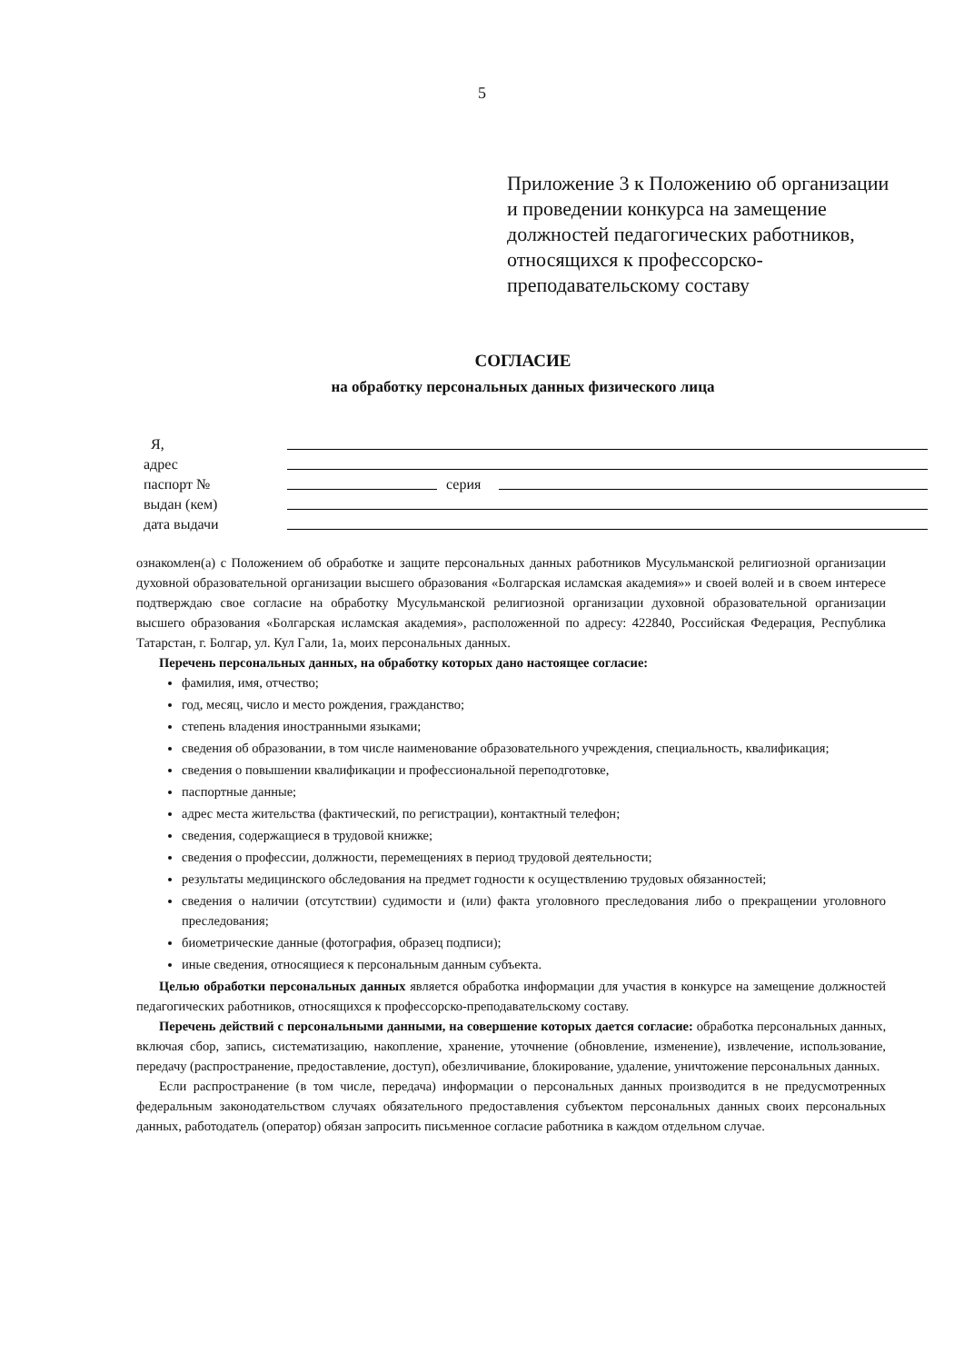5
Приложение 3 к Положению об организации и проведении конкурса на замещение должностей педагогических работников, относящихся к профессорско-преподавательскому составу
СОГЛАСИЕ
на обработку персональных данных физического лица
Я,
адрес
паспорт № серия
выдан (кем)
дата выдачи
ознакомлен(а) с Положением об обработке и защите персональных данных работников Мусульманской религиозной организации духовной образовательной организации высшего образования «Болгарская исламская академия»» и своей волей и в своем интересе подтверждаю свое согласие на обработку Мусульманской религиозной организации духовной образовательной организации высшего образования «Болгарская исламская академия», расположенной по адресу: 422840, Российская Федерация, Республика Татарстан, г. Болгар, ул. Кул Гали, 1а, моих персональных данных.
Перечень персональных данных, на обработку которых дано настоящее согласие:
фамилия, имя, отчество;
год, месяц, число и место рождения, гражданство;
степень владения иностранными языками;
сведения об образовании, в том числе наименование образовательного учреждения, специальность, квалификация;
сведения о повышении квалификации и профессиональной переподготовке,
паспортные данные;
адрес места жительства (фактический, по регистрации), контактный телефон;
сведения, содержащиеся в трудовой книжке;
сведения о профессии, должности, перемещениях в период трудовой деятельности;
результаты медицинского обследования на предмет годности к осуществлению трудовых обязанностей;
сведения о наличии (отсутствии) судимости и (или) факта уголовного преследования либо о прекращении уголовного преследования;
биометрические данные (фотография, образец подписи);
иные сведения, относящиеся к персональным данным субъекта.
Целью обработки персональных данных является обработка информации для участия в конкурсе на замещение должностей педагогических работников, относящихся к профессорско-преподавательскому составу.
Перечень действий с персональными данными, на совершение которых дается согласие: обработка персональных данных, включая сбор, запись, систематизацию, накопление, хранение, уточнение (обновление, изменение), извлечение, использование, передачу (распространение, предоставление, доступ), обезличивание, блокирование, удаление, уничтожение персональных данных.
Если распространение (в том числе, передача) информации о персональных данных производится в не предусмотренных федеральным законодательством случаях обязательного предоставления субъектом персональных данных своих персональных данных, работодатель (оператор) обязан запросить письменное согласие работника в каждом отдельном случае.